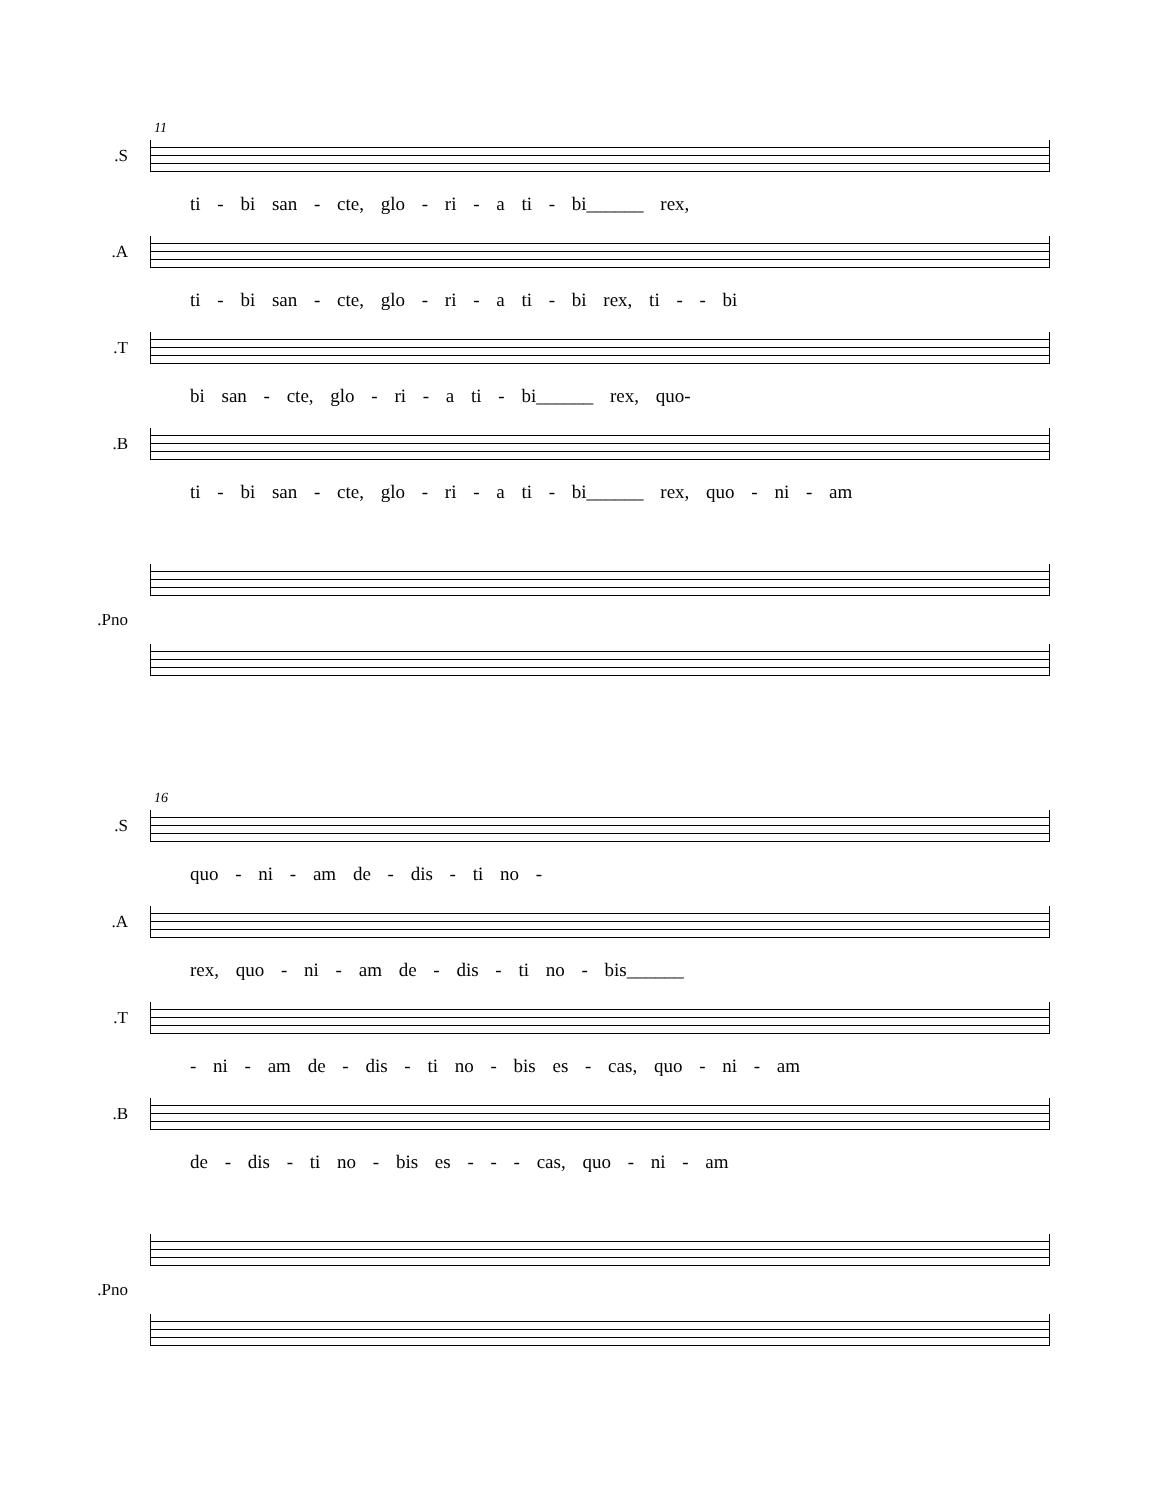11
S.
ti - bi san - cte, glo - ri - a ti - bi______ rex,
A.
ti - bi san - cte, glo - ri - a ti - bi rex, ti - - bi
T.
bi san - cte, glo - ri - a ti - bi______ rex, quo-
B.
ti - bi san - cte, glo - ri - a ti - bi______ rex, quo - ni - am
Pno.
16
S.
quo - ni - am de - dis - ti no -
A.
rex, quo - ni - am de - dis - ti no - bis______
T.
- ni - am de - dis - ti no - bis es - cas, quo - ni - am
B.
de - dis - ti no - bis es - - - cas, quo - ni - am
Pno.